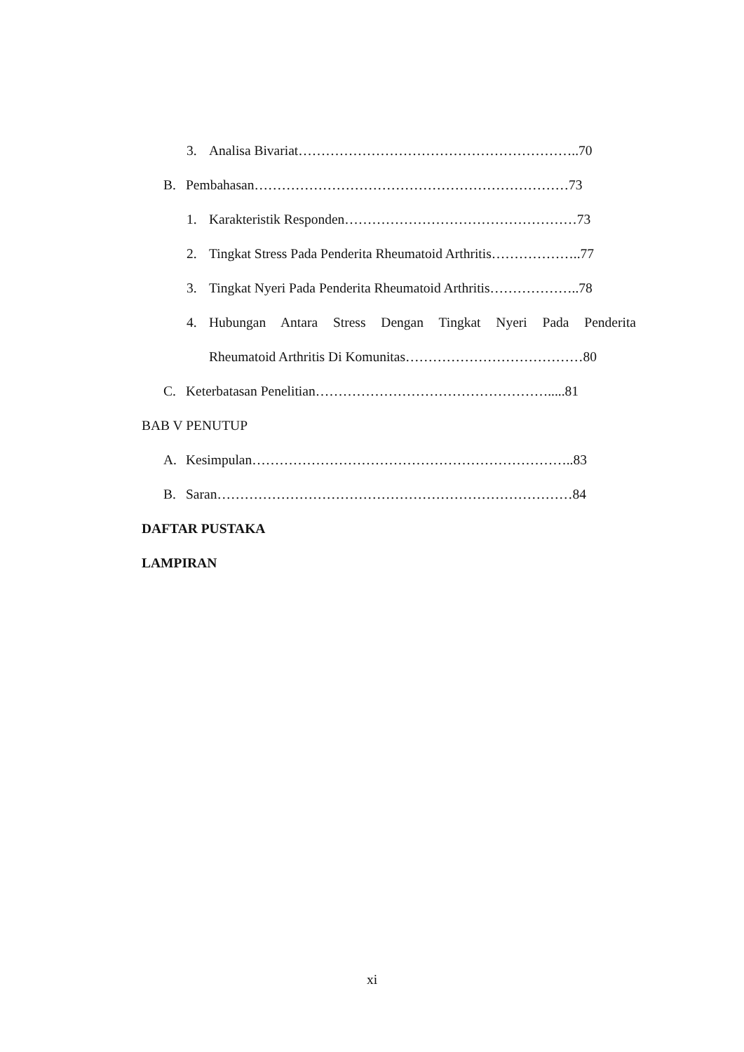3. Analisa Bivariat……………………………………………………..70
B. Pembahasan……………………………………………………………73
1. Karakteristik Responden……………………………………………73
2. Tingkat Stress Pada Penderita Rheumatoid Arthritis………………..77
3. Tingkat Nyeri Pada Penderita Rheumatoid Arthritis………………..78
4. Hubungan Antara Stress Dengan Tingkat Nyeri Pada Penderita
Rheumatoid Arthritis Di Komunitas…………………………………80
C. Keterbatasan Penelitian…………………………………………….....81
BAB V PENUTUP
A. Kesimpulan……………………………………………………………..83
B. Saran……………………………………………………………………84
DAFTAR PUSTAKA
LAMPIRAN
xi